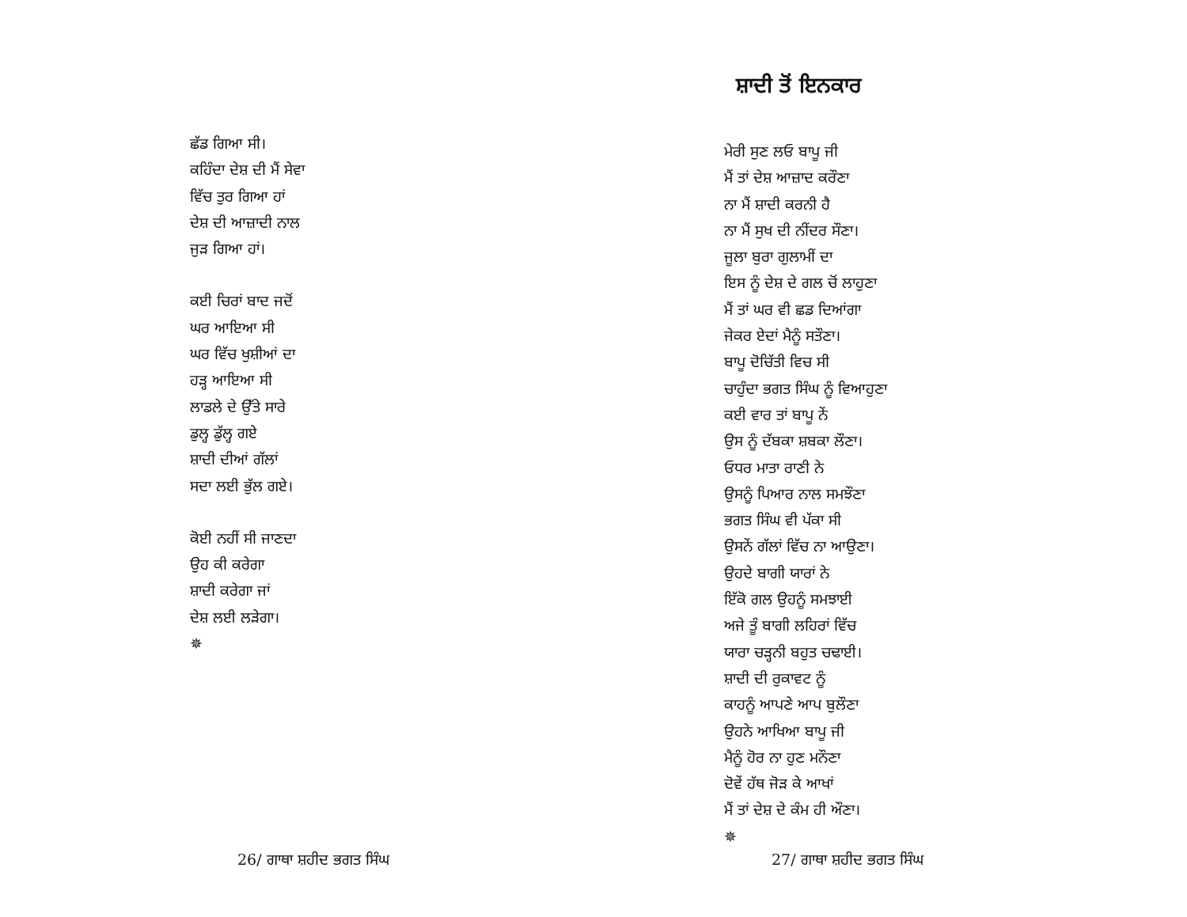ਛੱਡ ਗਿਆ ਸੀ।
ਕਹਿੰਦਾ ਦੇਸ਼ ਦੀ ਮੈਂ ਸੇਵਾ
ਵਿੱਚ ਤੁਰ ਗਿਆ ਹਾਂ
ਦੇਸ਼ ਦੀ ਆਜ਼ਾਦੀ ਨਾਲ
ਜੁੜ ਗਿਆ ਹਾਂ।
ਕਈ ਚਿਰਾਂ ਬਾਦ ਜਦੋਂ
ਘਰ ਆਇਆ ਸੀ
ਘਰ ਵਿੱਚ ਖੁਸ਼ੀਆਂ ਦਾ
ਹੜ੍ਹ ਆਇਆ ਸੀ
ਲਾਡਲੇ ਦੇ ਉੱਤੇ ਸਾਰੇ
ਡੁਲ੍ਹ ਡੁੱਲ੍ਹ ਗਏ
ਸ਼ਾਦੀ ਦੀਆਂ ਗੱਲਾਂ
ਸਦਾ ਲਈ ਭੁੱਲ ਗਏ।
ਕੋਈ ਨਹੀਂ ਸੀ ਜਾਣਦਾ
ਉਹ ਕੀ ਕਰੇਗਾ
ਸ਼ਾਦੀ ਕਰੇਗਾ ਜਾਂ
ਦੇਸ਼ ਲਈ ਲੜੇਗਾ।
✵
26/ ਗਾਥਾ ਸ਼ਹੀਦ ਭਗਤ ਸਿੰਘ
ਸ਼ਾਦੀ ਤੋਂ ਇਨਕਾਰ
ਮੇਰੀ ਸੁਣ ਲਓ ਬਾਪੂ ਜੀ
ਮੈਂ ਤਾਂ ਦੇਸ਼ ਆਜ਼ਾਦ ਕਰੌਣਾ
ਨਾ ਮੈਂ ਸ਼ਾਦੀ ਕਰਨੀ ਹੈ
ਨਾ ਮੈਂ ਸੁਖ ਦੀ ਨੀਂਦਰ ਸੌਣਾ।
ਜੂਲਾ ਬੁਰਾ ਗੁਲਾਮੀਂ ਦਾ
ਇਸ ਨੂੰ ਦੇਸ਼ ਦੇ ਗਲ ਚੋਂ ਲਾਹੁਣਾ
ਮੈਂ ਤਾਂ ਘਰ ਵੀ ਛਡ ਦਿਆਂਗਾ
ਜੇਕਰ ਏਦਾਂ ਮੈਨੂੰ ਸਤੌਣਾ।
ਬਾਪੂ ਦੋਚਿੱਤੀ ਵਿਚ ਸੀ
ਚਾਹੁੰਦਾ ਭਗਤ ਸਿੰਘ ਨੂੰ ਵਿਆਹੁਣਾ
ਕਈ ਵਾਰ ਤਾਂ ਬਾਪੂ ਨੇਂ
ਉਸ ਨੂੰ ਦੱਬਕਾ ਸ਼ਬਕਾ ਲੌਣਾ।
ਓਧਰ ਮਾਤਾ ਰਾਣੀ ਨੇ
ਉਸਨੂੰ ਪਿਆਰ ਨਾਲ ਸਮਝੌਣਾ
ਭਗਤ ਸਿੰਘ ਵੀ ਪੱਕਾ ਸੀ
ਉਸਨੇਂ ਗੱਲਾਂ ਵਿੱਚ ਨਾ ਆਉਣਾ।
ਉਹਦੇ ਬਾਗੀ ਯਾਰਾਂ ਨੇ
ਇੱਕੋ ਗਲ ਉਹਨੂੰ ਸਮਝਾਈ
ਅਜੇ ਤੂੰ ਬਾਗੀ ਲਹਿਰਾਂ ਵਿੱਚ
ਯਾਰਾ ਚੜ੍ਹਨੀ ਬਹੁਤ ਚਢਾਈ।
ਸ਼ਾਦੀ ਦੀ ਰੁਕਾਵਟ ਨੂੰ
ਕਾਹਨੂੰ ਆਪਣੇ ਆਪ ਬੁਲੌਣਾ
ਉਹਨੇ ਆਖਿਆ ਬਾਪੂ ਜੀ
ਮੈਨੂੰ ਹੋਰ ਨਾ ਹੁਣ ਮਨੌਣਾ
ਦੋਵੇਂ ਹੱਥ ਜੋੜ ਕੇ ਆਖਾਂ
ਮੈਂ ਤਾਂ ਦੇਸ਼ ਦੇ ਕੰਮ ਹੀ ਔਣਾ।
✵
27/ ਗਾਥਾ ਸ਼ਹੀਦ ਭਗਤ ਸਿੰਘ